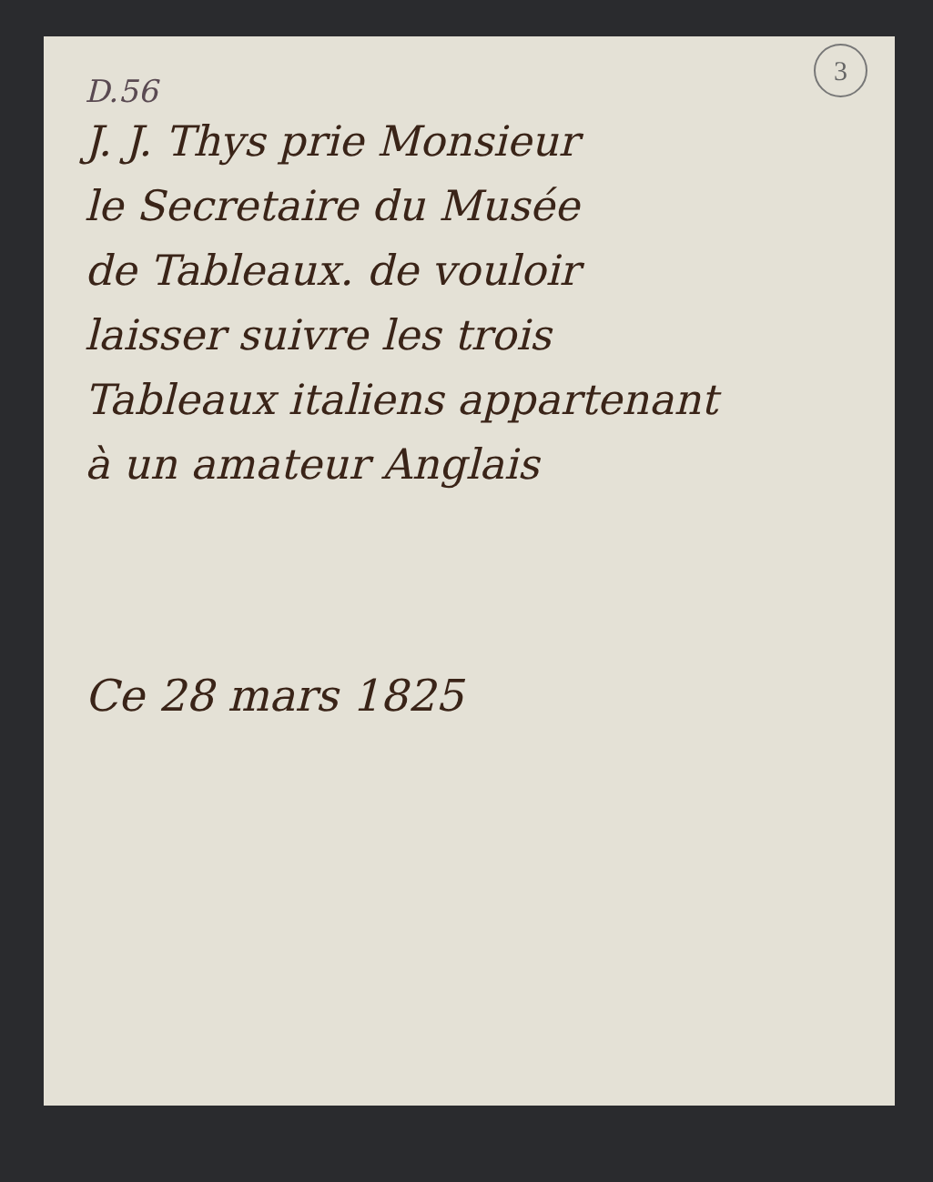3
D.56
J. J. Thys prie Monsieur
le Secretaire du Musée
de Tableaux. de vouloir
laisser suivre les trois
Tableaux italiens appartenant
à un amateur Anglais
Ce 28 mars 1825